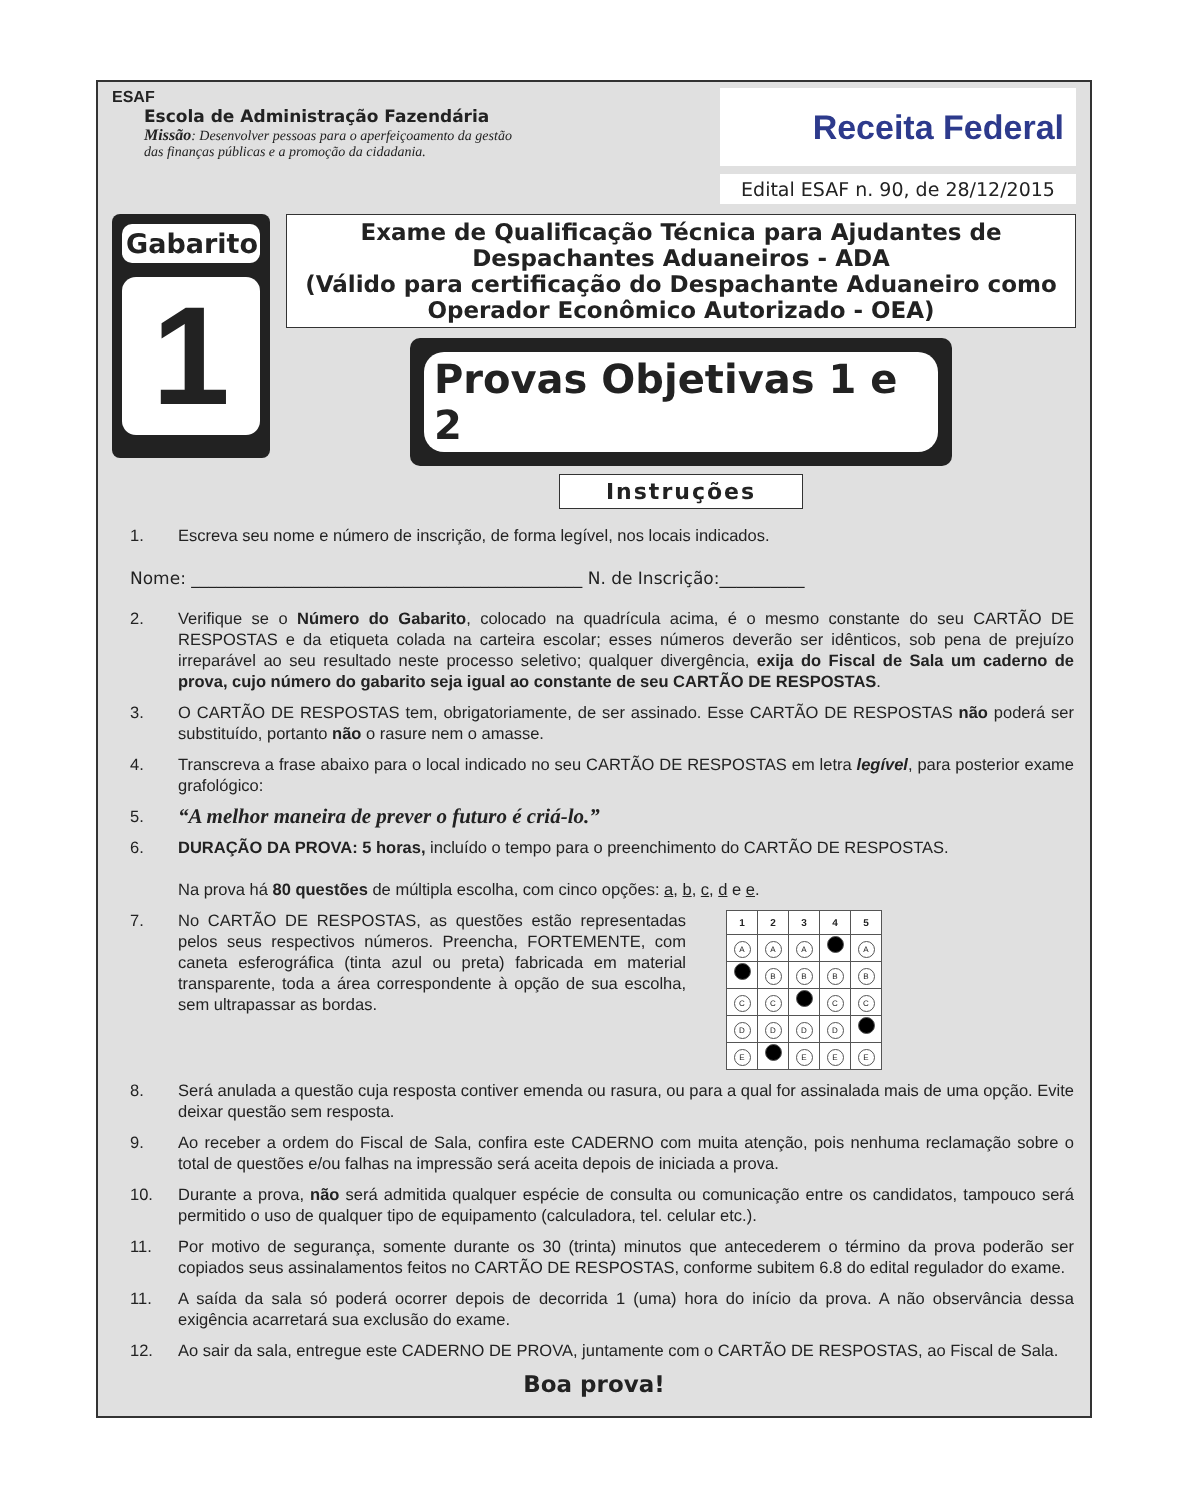ESAF
Escola de Administração Fazendária
Missão: Desenvolver pessoas para o aperfeiçoamento da gestão
das finanças públicas e a promoção da cidadania.
Receita Federal
Edital ESAF n. 90, de 28/12/2015
Gabarito
1
Exame de Qualificação Técnica para Ajudantes de Despachantes Aduaneiros - ADA
(Válido para certificação do Despachante Aduaneiro como Operador Econômico Autorizado - OEA)
Provas Objetivas 1 e 2
Instruções
1. Escreva seu nome e número de inscrição, de forma legível, nos locais indicados.
Nome: ______________________________________________ N. de Inscrição:__________
2. Verifique se o Número do Gabarito, colocado na quadrícula acima, é o mesmo constante do seu CARTÃO DE RESPOSTAS e da etiqueta colada na carteira escolar; esses números deverão ser idênticos, sob pena de prejuízo irreparável ao seu resultado neste processo seletivo; qualquer divergência, exija do Fiscal de Sala um caderno de prova, cujo número do gabarito seja igual ao constante de seu CARTÃO DE RESPOSTAS.
3. O CARTÃO DE RESPOSTAS tem, obrigatoriamente, de ser assinado. Esse CARTÃO DE RESPOSTAS não poderá ser substituído, portanto não o rasure nem o amasse.
4. Transcreva a frase abaixo para o local indicado no seu CARTÃO DE RESPOSTAS em letra legível, para posterior exame grafológico:
5. “A melhor maneira de prever o futuro é criá-lo.”
6. DURAÇÃO DA PROVA: 5 horas, incluído o tempo para o preenchimento do CARTÃO DE RESPOSTAS.
Na prova há 80 questões de múltipla escolha, com cinco opções: a, b, c, d e e.
7. No CARTÃO DE RESPOSTAS, as questões estão representadas pelos seus respectivos números. Preencha, FORTEMENTE, com caneta esferográfica (tinta azul ou preta) fabricada em material transparente, toda a área correspondente à opção de sua escolha, sem ultrapassar as bordas.
| 1 | 2 | 3 | 4 | 5 |
| --- | --- | --- | --- | --- |
| A | A | A | | A |
| | B | B | B | B |
| C | C | | C | C |
| D | D | D | D | |
| E | | E | E | E |
8. Será anulada a questão cuja resposta contiver emenda ou rasura, ou para a qual for assinalada mais de uma opção. Evite deixar questão sem resposta.
9. Ao receber a ordem do Fiscal de Sala, confira este CADERNO com muita atenção, pois nenhuma reclamação sobre o total de questões e/ou falhas na impressão será aceita depois de iniciada a prova.
10. Durante a prova, não será admitida qualquer espécie de consulta ou comunicação entre os candidatos, tampouco será permitido o uso de qualquer tipo de equipamento (calculadora, tel. celular etc.).
11. Por motivo de segurança, somente durante os 30 (trinta) minutos que antecederem o término da prova poderão ser copiados seus assinalamentos feitos no CARTÃO DE RESPOSTAS, conforme subitem 6.8 do edital regulador do exame.
11. A saída da sala só poderá ocorrer depois de decorrida 1 (uma) hora do início da prova. A não observância dessa exigência acarretará sua exclusão do exame.
12. Ao sair da sala, entregue este CADERNO DE PROVA, juntamente com o CARTÃO DE RESPOSTAS, ao Fiscal de Sala.
Boa prova!